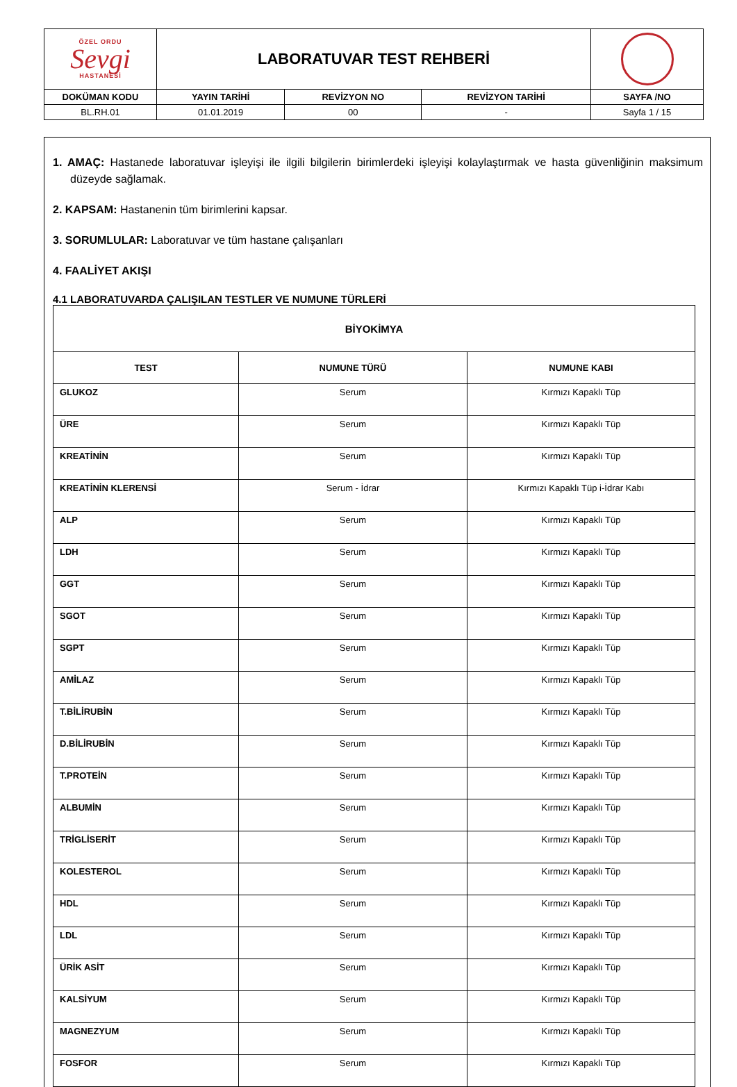| ÖZEL ORDU Sevgi HASTANESİ | LABORATUVAR TEST REHBERİ | | | |
| DOKÜMAN KODU | YAYIN TARİHİ | REVİZYON NO | REVİZYON TARİHİ | SAYFA /NO |
| BL.RH.01 | 01.01.2019 | 00 | - | Sayfa 1 / 15 |
1. AMAÇ: Hastanede laboratuvar işleyişi ile ilgili bilgilerin birimlerdeki işleyişi kolaylaştırmak ve hasta güvenliğinin maksimum düzeyde sağlamak.
2. KAPSAM: Hastanenin tüm birimlerini kapsar.
3. SORUMLULAR: Laboratuvar ve tüm hastane çalışanları
4. FAALİYET AKIŞI
4.1 LABORATUVARDA ÇALIŞILAN TESTLER VE NUMUNE TÜRLERİ
| BİYOKİMYA | | |
| --- | --- | --- |
| TEST | NUMUNE TÜRÜ | NUMUNE KABI |
| GLUKOZ | Serum | Kırmızı Kapaklı Tüp |
| ÜRE | Serum | Kırmızı Kapaklı Tüp |
| KREATİNİN | Serum | Kırmızı Kapaklı Tüp |
| KREATİNİN KLERENSİ | Serum - İdrar | Kırmızı Kapaklı Tüp i-İdrar Kabı |
| ALP | Serum | Kırmızı Kapaklı Tüp |
| LDH | Serum | Kırmızı Kapaklı Tüp |
| GGT | Serum | Kırmızı Kapaklı Tüp |
| SGOT | Serum | Kırmızı Kapaklı Tüp |
| SGPT | Serum | Kırmızı Kapaklı Tüp |
| AMİLAZ | Serum | Kırmızı Kapaklı Tüp |
| T.BİLİRUBİN | Serum | Kırmızı Kapaklı Tüp |
| D.BİLİRUBİN | Serum | Kırmızı Kapaklı Tüp |
| T.PROTEİN | Serum | Kırmızı Kapaklı Tüp |
| ALBUMİN | Serum | Kırmızı Kapaklı Tüp |
| TRİGLİSERİT | Serum | Kırmızı Kapaklı Tüp |
| KOLESTEROL | Serum | Kırmızı Kapaklı Tüp |
| HDL | Serum | Kırmızı Kapaklı Tüp |
| LDL | Serum | Kırmızı Kapaklı Tüp |
| ÜRİK ASİT | Serum | Kırmızı Kapaklı Tüp |
| KALSİYUM | Serum | Kırmızı Kapaklı Tüp |
| MAGNEZYUM | Serum | Kırmızı Kapaklı Tüp |
| FOSFOR | Serum | Kırmızı Kapaklı Tüp |